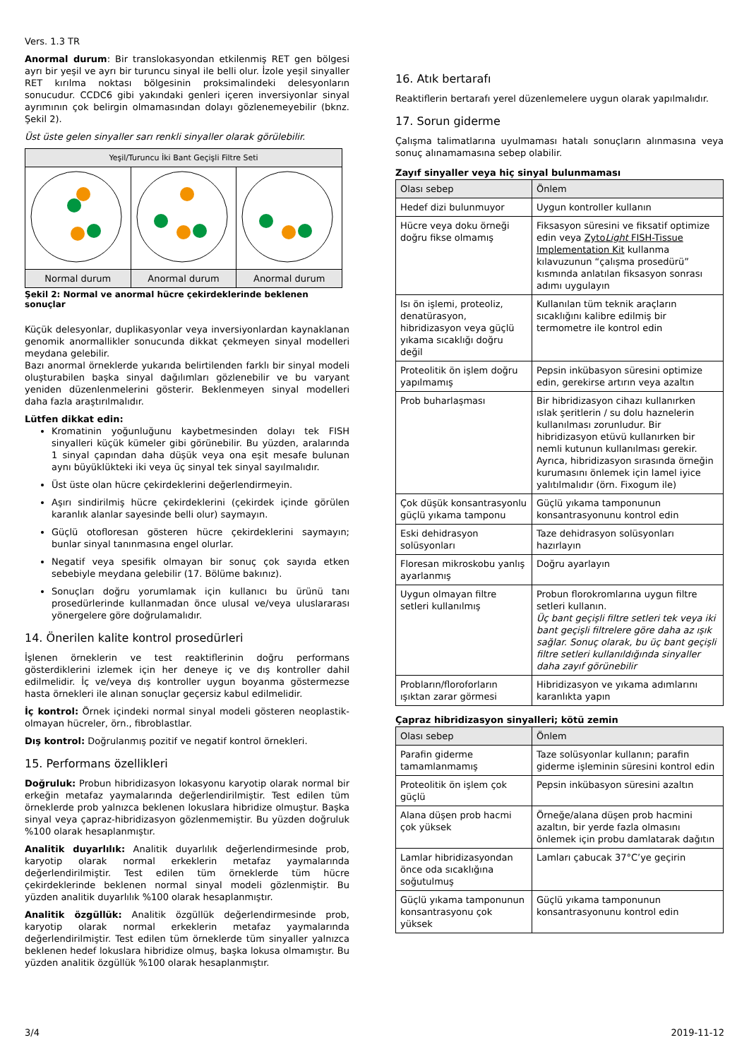Vers. 1.3 TR
Anormal durum: Bir translokasyondan etkilenmiş RET gen bölgesi ayrı bir yeşil ve ayrı bir turuncu sinyal ile belli olur. İzole yeşil sinyaller RET kırılma noktası bölgesinin proksimalindeki delesyonların sonucudur. CCDC6 gibi yakındaki genleri içeren inversiyonlar sinyal ayrımının çok belirgin olmamasından dolayı gözlenemeyebilir (bknz. Şekil 2).
Üst üste gelen sinyaller sarı renkli sinyaller olarak görülebilir.
| Yeşil/Turuncu İki Bant Geçişli Filtre Seti | | |
| --- | --- | --- |
| Normal durum | Anormal durum | Anormal durum |
Şekil 2: Normal ve anormal hücre çekirdeklerinde beklenen sonuçlar
Küçük delesyonlar, duplikasyonlar veya inversiyonlardan kaynaklanan genomik anormallikler sonucunda dikkat çekmeyen sinyal modelleri meydana gelebilir.
Bazı anormal örneklerde yukarıda belirtilenden farklı bir sinyal modeli oluşturabilen başka sinyal dağılımları gözlenebilir ve bu varyant yeniden düzenlenmelerini gösterir. Beklenmeyen sinyal modelleri daha fazla araştırılmalıdır.
Lütfen dikkat edin:
Kromatinin yoğunluğunu kaybetmesinden dolayı tek FISH sinyalleri küçük kümeler gibi görünebilir. Bu yüzden, aralarında 1 sinyal çapından daha düşük veya ona eşit mesafe bulunan aynı büyüklükteki iki veya üç sinyal tek sinyal sayılmalıdır.
Üst üste olan hücre çekirdeklerini değerlendirmeyin.
Aşırı sindirilmiş hücre çekirdeklerini (çekirdek içinde görülen karanlık alanlar sayesinde belli olur) saymayın.
Güçlü otofloresan gösteren hücre çekirdeklerini saymayın; bunlar sinyal tanınmasına engel olurlar.
Negatif veya spesifik olmayan bir sonuç çok sayıda etken sebebiyle meydana gelebilir (17. Bölüme bakınız).
Sonuçları doğru yorumlamak için kullanıcı bu ürünü tanı prosedürlerinde kullanmadan önce ulusal ve/veya uluslararası yönergelere göre doğrulamalıdır.
14. Önerilen kalite kontrol prosedürleri
İşlenen örneklerin ve test reaktiflerinin doğru performans gösterdiklerini izlemek için her deneye iç ve dış kontroller dahil edilmelidir. İç ve/veya dış kontroller uygun boyanma göstermezse hasta örnekleri ile alınan sonuçlar geçersiz kabul edilmelidir.
İç kontrol: Örnek içindeki normal sinyal modeli gösteren neoplastik-olmayan hücreler, örn., fibroblastlar.
Dış kontrol: Doğrulanmış pozitif ve negatif kontrol örnekleri.
15. Performans özellikleri
Doğruluk: Probun hibridizasyon lokasyonu karyotip olarak normal bir erkeğin metafaz yaymalarında değerlendirilmiştir. Test edilen tüm örneklerde prob yalnızca beklenen lokuslara hibridize olmuştur. Başka sinyal veya çapraz-hibridizasyon gözlenmemiştir. Bu yüzden doğruluk %100 olarak hesaplanmıştır.
Analitik duyarlılık: Analitik duyarlılık değerlendirmesinde prob, karyotip olarak normal erkeklerin metafaz yaymalarında değerlendirilmiştir. Test edilen tüm örneklerde tüm hücre çekirdeklerinde beklenen normal sinyal modeli gözlenmiştir. Bu yüzden analitik duyarlılık %100 olarak hesaplanmıştır.
Analitik özgüllük: Analitik özgüllük değerlendirmesinde prob, karyotip olarak normal erkeklerin metafaz yaymalarında değerlendirilmiştir. Test edilen tüm örneklerde tüm sinyaller yalnızca beklenen hedef lokuslara hibridize olmuş, başka lokusa olmamıştır. Bu yüzden analitik özgüllük %100 olarak hesaplanmıştır.
16. Atık bertarafı
Reaktiflerin bertarafı yerel düzenlemelere uygun olarak yapılmalıdır.
17. Sorun giderme
Çalışma talimatlarına uyulmaması hatalı sonuçların alınmasına veya sonuç alınamamasına sebep olabilir.
Zayıf sinyaller veya hiç sinyal bulunmaması
| Olası sebep | Önlem |
| --- | --- |
| Hedef dizi bulunmuyor | Uygun kontroller kullanın |
| Hücre veya doku örneği doğru fikse olmamış | Fiksasyon süresini ve fiksatif optimize edin veya Zyto Light FISH-Tissue Implementation Kit kullanma kılavuzunun “çalışma prosedürü” kısmında anlatılan fiksasyon sonrası adımı uygulayın |
| Isı ön işlemi, proteoliz, denatürasyon, hibridizasyon veya güçlü yıkama sıcaklığı doğru değil | Kullanılan tüm teknik araçların sıcaklığını kalibre edilmiş bir termometre ile kontrol edin |
| Proteolitik ön işlem doğru yapılmamış | Pepsin inkübasyon süresini optimize edin, gerekirse artırın veya azaltın |
| Prob buharlaşması | Bir hibridizasyon cihazı kullanırken ıslak şeritlerin / su dolu haznelerin kullanılması zorunludur. Bir hibridizasyon etüvü kullanırken bir nemli kutunun kullanılması gerekir. Ayrıca, hibridizasyon sırasında örneğin kurumasını önlemek için lamel iyice yalıtılmalıdır (örn. Fixogum ile) |
| Çok düşük konsantrasyonlu güçlü yıkama tamponu | Güçlü yıkama tamponunun konsantrasyonunu kontrol edin |
| Eski dehidrasyon solüsyonları | Taze dehidrasyon solüsyonları hazırlayın |
| Floresan mikroskobu yanlış ayarlanmış | Doğru ayarlayın |
| Uygun olmayan filtre setleri kullanılmış | Probun florokromlarına uygun filtre setleri kullanın. Üç bant geçişli filtre setleri tek veya iki bant geçişli filtrelere göre daha az ışık sağlar. Sonuç olarak, bu üç bant geçişli filtre setleri kullanıldığında sinyaller daha zayıf görünebilir |
| Probların/floroforların ışıktan zarar görmesi | Hibridizasyon ve yıkama adımlarını karanlıkta yapın |
Çapraz hibridizasyon sinyalleri; kötü zemin
| Olası sebep | Önlem |
| --- | --- |
| Parafin giderme tamamlanmamış | Taze solüsyonlar kullanın; parafin giderme işleminin süresini kontrol edin |
| Proteolitik ön işlem çok güçlü | Pepsin inkübasyon süresini azaltın |
| Alana düşen prob hacmi çok yüksek | Örneğe/alana düşen prob hacmini azaltın, bir yerde fazla olmasını önlemek için probu damlatarak dağıtın |
| Lamlar hibridizasyondan önce oda sıcaklığına soğutulmuş | Lamları çabucak 37°C’ye geçirin |
| Güçlü yıkama tamponunun konsantrasyonu çok yüksek | Güçlü yıkama tamponunun konsantrasyonunu kontrol edin |
3/4 2019-11-12